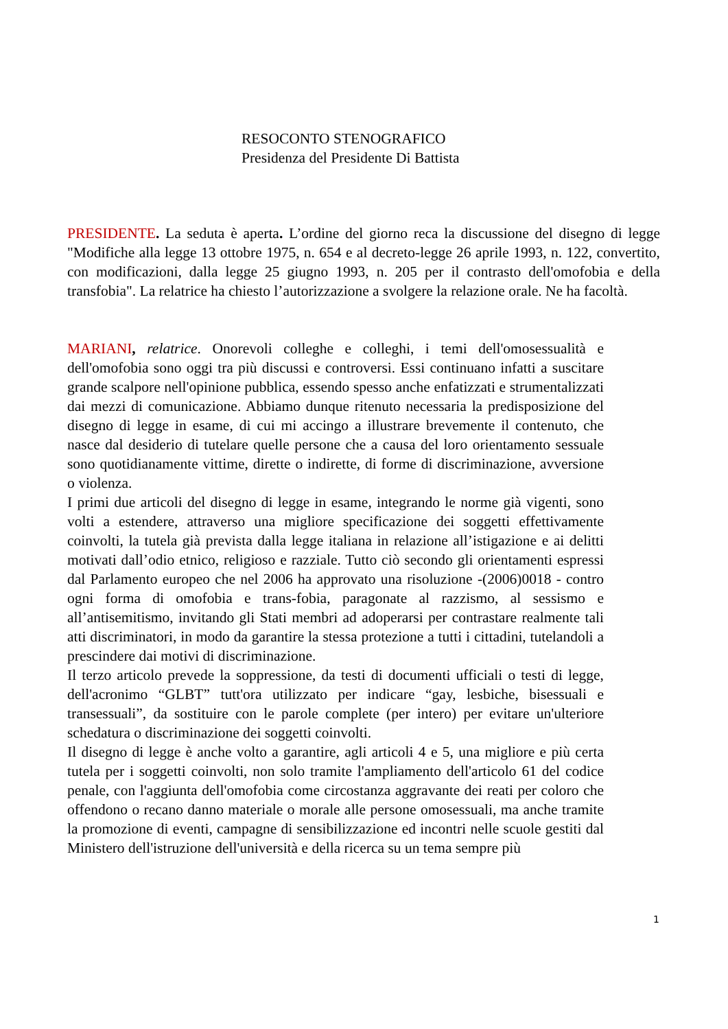RESOCONTO STENOGRAFICO
Presidenza del Presidente Di Battista
PRESIDENTE. La seduta è aperta. L’ordine del giorno reca la discussione del disegno di legge "Modifiche alla legge 13 ottobre 1975, n. 654 e al decreto-legge 26 aprile 1993, n. 122, convertito, con modificazioni, dalla legge 25 giugno 1993, n. 205 per il contrasto dell'omofobia e della transfobia". La relatrice ha chiesto l’autorizzazione a svolgere la relazione orale. Ne ha facoltà.
MARIANI, relatrice. Onorevoli colleghe e colleghi, i temi dell'omosessualità e dell'omofobia sono oggi tra più discussi e controversi. Essi continuano infatti a suscitare grande scalpore nell'opinione pubblica, essendo spesso anche enfatizzati e strumentalizzati dai mezzi di comunicazione. Abbiamo dunque ritenuto necessaria la predisposizione del disegno di legge in esame, di cui mi accingo a illustrare brevemente il contenuto, che nasce dal desiderio di tutelare quelle persone che a causa del loro orientamento sessuale sono quotidianamente vittime, dirette o indirette, di forme di discriminazione, avversione o violenza.
I primi due articoli del disegno di legge in esame, integrando le norme già vigenti, sono volti a estendere, attraverso una migliore specificazione dei soggetti effettivamente coinvolti, la tutela già prevista dalla legge italiana in relazione all’istigazione e ai delitti motivati dall’odio etnico, religioso e razziale. Tutto ciò secondo gli orientamenti espressi dal Parlamento europeo che nel 2006 ha approvato una risoluzione -(2006)0018 - contro ogni forma di omofobia e trans-fobia, paragonate al razzismo, al sessismo e all’antisemitismo, invitando gli Stati membri ad adoperarsi per contrastare realmente tali atti discriminatori, in modo da garantire la stessa protezione a tutti i cittadini, tutelandoli a prescindere dai motivi di discriminazione.
Il terzo articolo prevede la soppressione, da testi di documenti ufficiali o testi di legge, dell'acronimo “GLBT” tutt'ora utilizzato per indicare “gay, lesbiche, bisessuali e transessuali”, da sostituire con le parole complete (per intero) per evitare un'ulteriore schedatura o discriminazione dei soggetti coinvolti.
Il disegno di legge è anche volto a garantire, agli articoli 4 e 5, una migliore e più certa tutela per i soggetti coinvolti, non solo tramite l'ampliamento dell'articolo 61 del codice penale, con l'aggiunta dell'omofobia come circostanza aggravante dei reati per coloro che offendono o recano danno materiale o morale alle persone omosessuali, ma anche tramite la promozione di eventi, campagne di sensibilizzazione ed incontri nelle scuole gestiti dal Ministero dell'istruzione dell'università e della ricerca su un tema sempre più
1